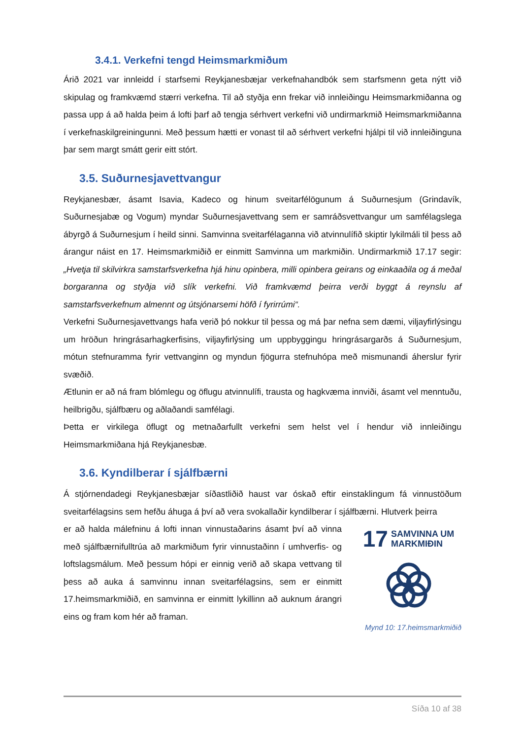3.4.1. Verkefni tengd Heimsmarkmiðum
Árið 2021 var innleidd í starfsemi Reykjanesbæjar verkefnahandbók sem starfsmenn geta nýtt við skipulag og framkvæmd stærri verkefna. Til að styðja enn frekar við innleiðingu Heimsmarkmiðanna og passa upp á að halda þeim á lofti þarf að tengja sérhvert verkefni við undirmarkmið Heimsmarkmiðanna í verkefnaskilgreiningunni. Með þessum hætti er vonast til að sérhvert verkefni hjálpi til við innleiðinguna þar sem margt smátt gerir eitt stórt.
3.5. Suðurnesjavettvangur
Reykjanesbær, ásamt Isavia, Kadeco og hinum sveitarfélögunum á Suðurnesjum (Grindavík, Suðurnesjabæ og Vogum) myndar Suðurnesjavettvang sem er samráðsvettvangur um samfélagslega ábyrgð á Suðurnesjum í heild sinni. Samvinna sveitarfélaganna við atvinnulífið skiptir lykilmáli til þess að árangur náist en 17. Heimsmarkmiðið er einmitt Samvinna um markmiðin. Undirmarkmið 17.17 segir: „Hvetja til skilvirkra samstarfsverkefna hjá hinu opinbera, milli opinbera geirans og einkaaðila og á meðal borgaranna og styðja við slík verkefni. Við framkvæmd þeirra verði byggt á reynslu af samstarfsverkefnum almennt og útsjónarsemi höfð í fyrirrúmi“.
Verkefni Suðurnesjavettvangs hafa verið þó nokkur til þessa og má þar nefna sem dæmi, viljayfirlýsingu um hröðun hringrásarhagkerfisins, viljayfirlýsing um uppbyggingu hringrásargarðs á Suðurnesjum, mótun stefnuramma fyrir vettvanginn og myndun fjögurra stefnuhópa með mismunandi áherslur fyrir svæðið.
Ætlunin er að ná fram blómlegu og öflugu atvinnulífi, trausta og hagkvæma innviði, ásamt vel menntuðu, heilbrigðu, sjálfbæru og aðlaðandi samfélagi.
Þetta er virkilega öflugt og metnaðarfullt verkefni sem helst vel í hendur við innleiðingu Heimsmarkmiðana hjá Reykjanesbæ.
3.6. Kyndilberar í sjálfbærni
Á stjórnendadegi Reykjanesbæjar síðastliðið haust var óskað eftir einstaklingum fá vinnustöðum sveitarfélagsins sem hefðu áhuga á því að vera svokallaðir kyndilberar í sjálfbærni. Hlutverk þeirra
er að halda málefninu á lofti innan vinnustaðarins ásamt því að vinna með sjálfbærnifulltrúa að markmiðum fyrir vinnustaðinn í umhverfis- og loftslagsmálum. Með þessum hópi er einnig verið að skapa vettvang til þess að auka á samvinnu innan sveitarfélagsins, sem er einmitt 17.heimsmarkmiðið, en samvinna er einmitt lykillinn að auknum árangri eins og fram kom hér að framan.
17 SAMVINNA UM
MARKMIÐIN
Mynd 10: 17.heimsmarkmiðið
Síða 10 af 38